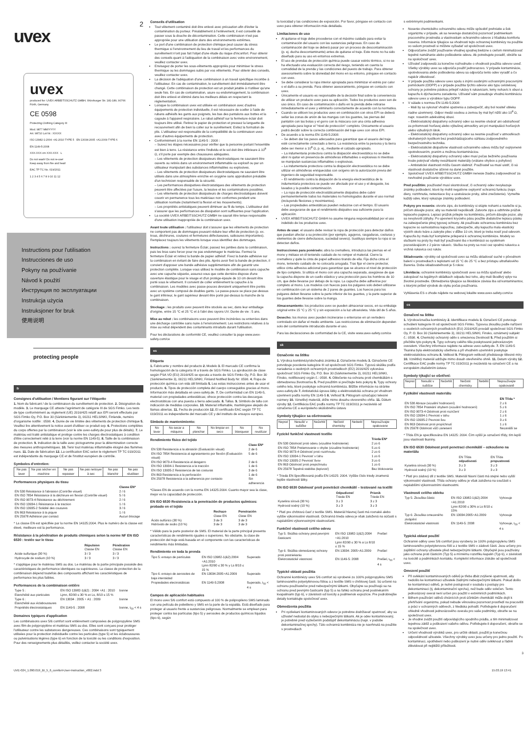uvex
2
uvex
produced for: UVEX ARBEITSSCHUTZ GMBH, Würzburger Str. 181-189, 90766 Fürth, Germany
CE 0598
Protecting Clothing Category III
Mod. 9877 MM/YYYY
Art. 98710 Lot Nr.: XXXXX
ISO 13982-1:2004 +A1:2010 TYPE 5 EN 13034:2005 +A1:2009 TYPE 6
EN 1149-5:2008
XXX-XXX cm XXX-XXX L
Do not wash! Do not re-use!
Keep away from fire and heat!
EAC TP TC No. 019/2011
1 2 3 4 5 6 7 8 9 10 11 12
Instructions pour l'utilisation
Instrucciones de uso
Pokyny na používanie
Návod k použití
Инструкция по эксплуатации
Instrukcja użycia
Instruksjoner for bruk
使用说明
protecting people
fr
Consignes d'utilisation / Mentions figurant sur l'étiquette
1. Nom du fabricant / de la combinaison du survêtement de protection. 2. Désignation du modèle. 3. Le marquage CE atteste l'agrément de catégorie III de SGS Fimko. Les tests de type conformément au règlement (UE) 2016/425 relatif aux EPI seront effectués par SGS Fimko Oy, P.O. Box 30 (Särkiniementie 3), 00211 HELSINKI, Finlande, numéro d'organisme notifié : 0598. 4. Durée de vie limitée des vêtements de protection chimique 5. Veuillez lire attentivement la notice avant d'utiliser ce produit svp. 6. Protections complètes du corps offertes par la combinaison (voir le site uvex-safety.de pour plus de détails). 7. Le matériau est traité antistatique et protège contre les charges électrostatiques à condition d'être correctement relié à la terre (voir la norme EN 1149-5). 8. Taille de la combinaison de protection. 9. Indication de la taille avec pictogramme pour la détermination correcte des mesures anthropométriques. 10. Tenir tout matériau inflammable éloigné des flammes nues. 11. Date de fabrication 12. La certification EAC selon le règlement TP TC 019/2011 est indépendante du marquage CE et de l'institut européen de contrôle.
Symboles d'entretien:
| Ne pas laver | Ne pas sécher en machine | Ne pas repasser | Ne pas nettoyer à sec | Ne pas blanchir | Ne pas réutiliser |
Performances physiques du tissu
| | Classe EN* |
| --- | --- |
| EN 530 Résistance à l'abrasion (Contrôle visuel) | 2 / 6 |
| EN ISO 7854 Résistance à la déchirure en flexion (Contrôle visuel) | 5 / 6 |
| EN ISO 9073-4 Résistance au déchirement | 2 / 6 |
| EN ISO 13934-1 Résistance à la traction | 1 / 6 |
| EN ISO 13935-2 Solidité des coutures | 3 / 6 |
| EN 863 Résistance à la piqure | 1 / 6 |
| EN 25978 Adhésion par contact | Aucun blocage |
* La classe EN est spécifiée par la norme EN 14325:2004. Plus le numéro de la classe est élevé, meilleure est la performance.
Résistance à la pénétration de produits chimiques selon la norme NF EN ISO 6530 : testée sur le tissu
| | Répulsion Classe EN | Pénétration Classe EN |
| --- | --- | --- |
| Acide sulfurique (30 %) | 3 / 3 | 3 / 3 |
| Hydroxyde de sodium (10 %) | 3 / 3 | 3 / 3 |
* s'applique pour le matériau SMS au dos. Le matériau de la partie principale possède des caractéristiques de performance identiques ou supérieures. La classe de protection de la combinaison dépend toutefois des composants affichant les caractéristiques de performance les plus faibles.
Performances de la combinaison entière
| Type 5 : Etanchéité aux particules | EN ISO 13982-1(&2) : 2004 +A1 : 2010 Ljmn, 82/90 ≤ 30 % et Ls, 8/10 ≤ 15 % | bonne |
| Type 6 : Etanchéité aux éclaboussures | EN 13034 : 2005 + A1 : 2009 | bonne |
| Propriétés électrostatiques | EN 1149-5 : 2008 | bonne, t<sub>50</sub> < 4 s |
Domaines typiques d'application
Les combinaisons uvex 5/6 comfort sont entièrement composées de polypropylène SMS avec film de polypropylène et matériau SMS au dos. Elles sont conçues pour protéger l'utilisateur contre les substances dangereuses. Ces combinaisons sont typiquement utilisées pour la protection individuelle contre les particules (type 5) et les éclaboussures ou pulvérisations légères (type 6) en fonction de la toxicité ou les conditions d'exposition. Pour des renseignements plus détaillés, veillez contacter la société uvex.
Conseils d'utilisation
Tout vêtement contaminé doit être enlevé avec précaution afin d'éviter la contamination du porteur. Préalablement à l'enlèvement, il est conseillé de passer sous la douche de décontamination. Cette combinaison n'est pas appropriée pour une utilisation dans des environnements extrêmes.
Le port d'une combinaison de protection chimique peut causer du stress thermique si l'environnement du lieu de travail et les performances du survêtement n'ont pas fait l'objet d'une étude du risque d'inconfort. Pour obtenir des conseils quant à l'adéquation de la combinaison avec votre environnement, veuillez contacter uvex.
Envisagez de porter les sous-vêtements appropriés pour minimiser le stress thermique ou les dommages subis par vos vêtements. Pour obtenir des conseils, veuillez contacter uvex.
La décision de l'adéquation d'une combinaison à un travail spécifique incombe à l'utilisateur. En cas de contamination, le survêtement doit immédiatement être changé. Cette combinaison de protection est un produit jetable à n'utiliser qu'une seule fois. En cas de contamination, usure ou endommagement, la combinaison doit être enlevé et éliminé dans les meilleurs délais en respectant la réglementation.
Lorsque la combinaison uvex est utilisée en combinaison avec d'autres équipements de protection individuelle, il est nécessaire de sceller à l'aide de rubans adhésifs les gants aux poignets, les bas des pantalons aux bottes et la cagoule à l'appareil respiratoire. Le rabat adhésif sur la fermeture éclair doit toujours être utilisé. Retirez le papier de protection et pressez la languette de recouvrement afin de bien la coller sur le survêtement. Evitez la formation de plis. L'utilisateur est responsable de la compatibilité de la combinaison uvex avec d'autres équipements de protection.
Conformément à la norme EN 1149-5 : 2008 :
– Suivez les étapes nécessaires pour vérifier que la personne portant l'ensemble est bien à terre. La résistance entre l'individu et le sol doit être inférieure à 10<sup>8</sup> Ω, s'il porte par exemple des chaussures adéquates.
– Les vêtements de protection dissipateurs électrostatiques ne sauraient être ouverts ou retirés dans un environnement inflammable ou explosif ou par un utilisateur manipulant des substances inflammables ou explosives.
– Les vêtements de protection dissipateurs électrostatiques ne sauraient être utilisés dans une atmosphère enrichie en oxygène sans approbation préalable d'un technicien responsable de la sécurité.
– Les performances dissipatives électrostatiques des vêtements de protection peuvent être affectées par l'usure, la lessive et les contaminations possibles.
– Les vêtements de protection dissipateurs de charges électrostatiques doivent couvrir en permanence tous les matériaux non conformes pendant une utilisation normale (notamment la flexion et les mouvements).
– Les propriétés antistatiques peuvent diminuer au fil du temps. L'utilisateur doit s'assurer que les performances de dissipation sont suffisantes pour l'application.
La société UVEX ARBEITSSCHUTZ GMBH ne saurait être tenue responsable d'une utilisation inappropriée de la combinaison uvex.
Avant toute utilisation : l'utilisateur doit s'assurer que les vêtements de protection ne comportent pas de dommages pouvant réduire leur effet de protection (p. ex. trous, déchirures, coutures et fermetures défectueuses, salissures importantes). Remplacez toujours les vêtements lorsque vous identifiez des dommages.
Instructions : ouvrez la fermeture Éclair, passez les jambes dans la combinaison, puis les bras sans forcer pour ne pas endommager le matériau. Fermez la fermeture Éclair et retirez la bande de papier adhésif. Fixez la bande adhésive sur la combinaison en évitant de faire des plis. Après avoir fixé la bande de protection, il convient d'apposer une bande adhésive supplémentaire afin de garantir une protection complète. Lorsque vous utilisez le modèle de combinaison sans capuche avec une capuche séparée, assurez-vous que cette dernière dispose d'une ouverture élastique pour le visage et d'un protège-épaule de 10 cm devant être porté sous le vêtement. Il convient de coller entièrement la capuche à la combinaison. Les modèles avec passe-pouces devraient uniquement être portés avec un système composé de doubles gants. Le passe-pouce se place par-dessus le gant inférieur, le gant supérieur devant être porté par-dessus la manche de la combinaison.
Stockage : les produits uvex peuvent être stockés au sec, dans leur emballage d'origine, entre 15 °C et 25 °C et à l'abri des rayons UV. Durée de vie : 5 ans.
Mise au rebut : les combinaisons uvex peuvent être incinérées ou enterrées dans une décharge contrôlée sans nuire à l'environnement. Les restrictions relatives à la mise au rebut dépendent des contaminants introduits durant l'utilisation.
Pour les déclarations de conformité CE, veuillez consulter la page www.uvex-safety.com/ce
es
Etiqueta
1. Fabricante y nombre del producto 2. Modelo 3. El marcado CE confirma la homologación de la categoría III a través de SGS Fimko. La aprobación de clase según PSA VO (EU) 2016/425 se ejecuta a través de SGS Fimko Oy, P.O. Box 30 (Särkiniementie 3), 00211 HELSINKI, Finland Notified Body Nr: 0598. 4. Ropa de protección química con vida útil limitada 5. Lea estas instrucciones antes de usar el producto. 6. Tipos de protección completa del cuerpo conseguidos gracias al mono. Información más detallada en uvex-safety.de. 7. De conformidad con EN 1149-5, material con propiedades antiestáticas; ofrece protección contra las descargas electrostáticas con una puesta a tierra adecuada. 8. Tallas. 9. Símbolo de talla con indicación de medidas corporales. 10. Material inflamable, manténgase alejado de llamas abiertas. 11. Fecha de producción 12. El certificado EAC según TP TC 019/2011 es independiente del marcado CE y del instituto de ensayos europeo.
Símbolo de mantenimiento:
| No lavar | No secar a máquina | No planchar | No limpiar en seco | No blanquear | No reutilizar |
Rendimiento físico del tejido
| | Clase EN* |
| --- | --- |
| EN 530 Resistencia a la abrasión (Evaluación visual) | 2 de 6 |
| EN ISO 7854 Resistencia al agrietamiento por flexión (Evaluación visual) | 5 de 6 |
| EN ISO 9073-4 Resistencia al desgarro | 2 de 6 |
| EN ISO 13934-1 Resistencia a la tracción | 1 de 6 |
| EN ISO 13935-2 Resistencia de las costuras | 3 de 6 |
| EN 863 Resistencia a la perforación | 1 de 6 |
| EN 25978 Resistencia a la adherencia por contacto | Sin adherencia |
*Clases EN de acuerdo con la norma EN 14325:2004. Cuanto mayor sea la clase, mejor es la capacidad de protección.
EN ISO 6530 Resistencia a la penetración de productos químicos: probado en el tejido
| | Rechazo Clase EN | Penetración Clase EN |
| --- | --- | --- |
| Ácido sulfúrico (30 %) | 3 de 3 | 3 de 3 |
| Hidróxido de sodio (10 %) | 3 de 3 | 3 de 3 |
* Válido para la parte posterior de SMS. El material de la parte principal presenta características de rendimiento iguales o superiores. No obstante, la clase de protección del traje está basada en el componente con las características de rendimiento más limitadas.
Rendimiento en toda la prenda
| Tipo 5: ensayo de partículas | EN ISO 13982-1(&2):2004 +A1:2010 Ljmn 82/90 ≤ 30 % y Ls 8/10 ≤ 15 % | Superado |
| Tipo 6: ensayo de aerosoles de baja intensidad | EN 13034:2005+A1:2009 | Superado |
| Propiedades electrostáticas | EN 1149-5:2008 | Superado, t<sub>50</sub> < 4 s |
Campos de aplicación habituales
El mono uvex 5/6 comfort está compuesto al 100 % de polipropileno SMS laminado con una película de polietileno y SMS en la parte de la espalda. Está diseñado para proteger al usuario frente a sustancias peligrosas. Normalmente se emplean para proteger contra las partículas (tipo 5) y aerosoles de productos químicos líquidos (tipo 6), según
la toxicidad y las condiciones de exposición. Por favor, póngase en contacto con uvex para obtener información más detallada.
Limitaciones de uso
Al quitarse el traje debe procederse con el máximo cuidado para evitar la contaminación del usuario con las sustancias peligrosas. En caso de contaminación del traje se deberá pasar por un proceso de descontaminación (p. ej. ducha descontaminante) antes de quitarse el traje. Este mono no ha sido diseñado para su uso en entornos extremos.
El uso de prendas de protección química puede causar estrés térmico, si no se ha efectuado una evaluación correcta del riesgo, teniendo en cuenta la comodidad de la prenda y las condiciones del puesto de trabajo. Para obtener asesoramiento sobre la idoneidad del mono en su entorno, póngase en contacto con uvex.
Se debe considerar la ropa interior apropiada para minimizar el estrés por calor o el daño a su prenda. Para obtener asesoramiento, póngase en contacto con uvex.
Únicamente el usuario es responsable de la decisión final sobre la conveniencia de utilizar un producto uvex para su aplicación. Todos los productos uvex son de uso único. En caso de contaminación o daño en la prenda debe retirarse inmediatamente el uvex y eliminarlo correctamente de acuerdo con la normativa.
Cuando se utilicen los productos uvex en combinación con otros EPI se deberá sellar las zonas de unión de las mangas con los guantes, las piernas del pantalón con las botas y el gorro con la máscara con una cinta adhesiva apropiada para lograr el "nivel de protección" completo. Únicamente el usuario podrá decidir sobre la correcta combinación del traje uvex con otros EPI.
De acuerdo a la norma EN 1149-5:2008:
– Se deben dar los pasos adecuados para garantizar que el usuario del traje esté correctamente conectado a tierra. La resistencia entre la persona y la tierra debe ser menor a 10<sup>8</sup> Ω, p. ej., mediante el calzado apropiado.
– La indumentaria protectora contra la disipación electroestática no se debe abrir ni quitar en presencia de atmósferas inflamables o explosivas ni mientras se manipulan sustancias inflamables o explosivas.
– La indumentaria protectora contra la disipación electroestática no se debe utilizar en atmósferas enriquecidas con oxígeno sin la autorización previa del ingeniero de seguridad responsable.
– El rendimiento contra la disipación de la energía electroestática de la indumentaria protectora se puede ver afectado por el uso y el desgaste, los lavados y la posible contaminación.
– La ropa de protección electrostáticamente disipativa debe cubrir permanentemente todos los materiales no homologados durante el uso normal (incluyendo flexiones y movimientos).
– Las propiedades antiestáticas pueden reducirse con el tiempo. El usuario debe asegurarse de que el rendimiento disipativo sea suficiente para la aplicación.
UVEX ARBEITSSCHUTZ GmbH no asume ninguna responsabilidad por el uso indebido de los productos uvex.
Antes de usar: el usuario debe revisar la ropa de protección para detectar daños que puedan afectar a su protección (por ejemplo, agujeros, rasgaduras, costuras y elementos de cierre defectuosos, suciedad severa). Sustituya siempre la ropa si se detectan daños.
Instrucciones para ponérselo: abra la cremallera, introduzca las piernas en el mono y métase en él teniendo cuidado de no romper el material. Cierre la cremallera y quite la cinta de papel adhesivo tirando de ella. Fija dicha cinta el mono, teniendo cuidado de no colocarla arrugada. Tras fijar el cierre protector, utilice cinta adhesiva adicional para garantizar que se alcance el nivel de protección de tipo completo. Si utiliza el mono con una capucha separada, asegúrese de que la capucha dispone de un cuello elástico y una protección para los hombros de 10 cm, que debe llevarse por debajo de la ropa. La capucha debe adherirse por completo al mono. Los modelos con huecos para los pulgares solo deben utilizarse en combinación con un sistema de 2 pares de guantes. Los huecos para los pulgares deben llevarse sobre la parte inferior de los guantes, y la parte superior de los guantes debe llevarse sobre la manga.
Almacenamiento: los productos uvex se pueden almacenar secos, en su embalaje original entre 15 °C y 25 °C y sin exposición a la luz ultravioleta. Vida útil de 5 años.
Desecho: los monos uvex pueden incinerarse o enterrarse en un vertedero controlado sin dañar el medio ambiente. Las restricciones de eliminación dependen solo del contaminante introducido durante el uso.
Para las declaraciones de conformidad de la CE, visite www.uvex-safety.com/ce
sk
Označenie na štítku
1. Výrobca kombinézy/obchodná známka 2. Označenie modelu 3. Označenie CE potvrdzuje povolenie kategórie III od spoločnosti SGS Fimko. Typovú skúšku podľa nariadenia o osobných ochranných prostriedkoch (EÚ) 2016/425 vykonáva spoločnosť SGS Fimko Oy, P.O. Box 30 (Särkiniementie 3), 00211 HELSINKI, Fínsko, notifikovaný orgán č.: 0598. 4. Oblečenie na ochranu proti chemikáliám s obmedzenou životnosťou 5. Pred použitím si prečítajte tieto pokyny 6. Typy ochrany celého tela, ktoré poskytuje ochranná kombinéza. Bližšie informácie na stránke uvex-safety.de 7. Antistatická úprava látky a elektrostatická ochrana pri vhodnom uzemnení podľa normy EN 1149-5 8. Veľkosť 9. Piktogram označujúci telesné rozmery 10. Vznetlivý materiál, držte mimo dosahu otvoreného ohňa. 11. Dátum výroby 12. Certifikácia EAC podľa normy TP TC 019/2011 je nezávislá od označenia CE a európskeho skúšobného ústavu
Symboly týkajúce sa ošetrovania:
| Neprať | Nesušiť v sušičke | Nežehliť | Nečistiť chemicky | Nebieliť | Nepoužívajte opakovane |
Fyzické funkčné vlastnosti textílie
| | Trieda EN* |
| --- | --- |
| EN 530 Odolnosť proti oderu (vizuálne hodnotenie) | 2 zo 6 |
| EN ISO 7854 Prelamovanie v ohybe (vizuálne hodnotenie) | 5 zo 6 |
| EN ISO 9073-4 Odolnosť proti roztrhnutiu | 2 zo 6 |
| EN ISO 13934-1 Pevnosť v ťahu | 1 zo 6 |
| EN ISO 13935-2 Pevnosť švov | 3 zo 6 |
| EN 863 Odolnosť proti prepichnutiu | 1 zo 6 |
| EN 25978 Tepelná stabilita (lepivosť) | Bez blokovania |
* Trieda EN špecifikovaná podľa EN 14325: 2004. Vyššie číslo triedy znamená lepšie vlastnosti látky.
EN ISO 6530 Odolnosť proti penetrácii chemikálií – testované na textílii
| | Odpudivosť Trieda EN | Prienik Trieda EN |
| --- | --- | --- |
| Kyselina sírová (30 %) | 3 z 3 | 3 z 3 |
| Hydroxid sodný (10 %) | 3 z 3 | 3 z 3 |
* Platí pre chrbtovú časť z textílie SMS. Materiál hlavnej časti má rovnaké alebo vyššie výkonnostné vlastnosti. Ochranná trieda odevu je však založená na súčasti s najslabšími výkonnostnými vlastnosťami.
Funkčné vlastnosti celého odevu
| Typ 5: Skúška ochrany pred pevnými časticami | EN ISO 13982-1(&2):2004 +A1:2010 Ljmn 82/90 ≤ 30 % a Ls 8/10 ≤ 15 % | Prešiel |
| Typ 6: Skúška obmedzenej ochrany proti postriekaniu | EN 13034: 2005+A1:2009 | Prešiel |
| Elektrostatické vlastnosti | EN 1149-5: 2008 | Prešiel, t<sub>50</sub> < 4 s |
Typické oblasti použitia
Ochranné kombinézy uvex 5/6 comfort sú vyrobené zo 100% polypropylénu SMS laminovaného polyetylénovou fóliou a z textílie SMS v chrbtovej časti. Sú určené na ochranu používateľov pred nebezpečnými látkami. Obyčajne sa používajú sa na ochranu pred pevnými časticami (typ 5) a na ľahkú ochranu pred postriekaním kvapalinami (typ 6), v závislosti od toxicity a podmienok expozície. Pre podrobnejšie detaily kontaktujte spoločnosť uvex.
Obmedzenia použitia
Pri vyzliekaní kontaminovaných odevov je potrebne dodržiavať opatrnosť, aby sa užívateľ nedostal do styku s nebezpečnými látkami. Ak je odev kontaminovaný, je potrebné pred vyzlečením podstúpiť dekontamináciu (napr. v podobe dekontaminačnej sprchy). Táto ochranná kombinéza nie je navrhnutá na použitie v prostrediach
s extrémnymi podmienkami.
Nosenie chemického ochranného odevu môže spôsobiť prehriatie a šok organizmu v prípade, ak sa nevenuje dostatočná pozornosť podmienkam pracovného prostredia a vlastnostiam ochranného odevov z hľadiska komfortu nosenia. Informácie týkajúce sa vhodnosti tejto ochrannej kombinézy na použitie vo vašom prostredí si môžete vyžiadať od spoločnosti uvex.
Odporúčame zvážiť používanie vhodnej spodnej bielizne s cieľom minimalizovať tepelné namáhanie alebo poškodenie odevu. Ak potrebujete poradiť, obráťte sa na spoločnosť uvex.
Užívateľ zodpovedá za konečne rozhodnutie o vhodnosti použitia odevov uveď. Všetky výrobky uvex sa odporúča použiť jednorazovo. V prípade kontaminácie, opotrebovania alebo poškodenia odevu sa odporúča tento odev vyradiť a čo najskôr zlikvidovať.
V prípade použitia odevov uvex spolu s inými osobnými ochrannými pracovnými pomôckami (OOPP) a v prípade použitia týchto odevov ako typu celotelovej ochrany je potrebne páskou prilepiť rukávy k rukaviciam, lemy nohavíc k obuvi a kapucňu k dýchaciemu zariadeniu. Užívateľ sám posudzuje vhodnú kombináciu odevov uvex a výrobkov typu OOPP.
V súlade s normou EN 1149-5:2008:
– Mali by sa vykonať vhodné opatrenia a zabezpečiť, aby bol nositeľ obleku riadne uzemnený. Odpor medzi osobou a zemou by mal byť nižší ako 10<sup>8</sup> Ω, napr. nosením adekvátnej obuvi.
– Elektrostatický disipatívny ochranný odev sa nesmie otvárať ani odstraňovať za prítomnosti horľavej alebo výbušnej atmosféry ani pri manipulácii horľavých alebo výbušných látok.
– Elektrostatický disipatívny ochranný odev sa nesmie používať v atmosférach obohatených kyslíkom bez predchádzajúceho súhlasu zodpovedného bezpečnostného technika.
– Elektrostatické disipatívne vlastnosti ochranného odevu môžu byť ovplyvnené opotrebovaním, praním a možnou kontamináciou.
– Elektrostatický disipatívny ochranný odev musí počas bežného používania trvale pokrývať všetky nesúhlasné materiály (vrátane ohybov a pohybov)
– Antistatické vlastnosti môžu časom slabnúť. Používateľ sa musí uistiť, či sú vlastnosti dostatočne účinné na dané použitie.
Spoločnosť UVEX ARBEITSSCHUTZ GMBH nenesie žiadnu zodpovednosť za nevhodné používanie výrobkov uvex.
Pred použitím: používateľ musí skontrolovať, či ochranný odev nevykazuje známky poškodení, ktoré by mohli negatívne ovplyvniť ochrannú funkciu (napr. diery, roztrhnutia, netesniace švy a uzatváracie prvky, silné znečistenie). Vymeňte každý odev, ktorý vykazuje známky poškodení.
Pokyny pre nosenie: otvorte zips, do kombinézy si stúpte nohami a navlečte si ju, pričom dávajte pozor, aby sa materiál nepoškodil. Zatvorte zips a odtrhnite prúžok lepiaceho papiera. Lepiaci prúžok prilepte na kombinézu, pričom dávajte pozor, aby sa nevytvorili záhyby. Po upevnení krycieho pásu použite dodatočne lepiacu pásku na zabezpečenie plnej typovej ochrany. Ak používate ochrannou kombinézu bez kapucne so samostatnou kapucňou, zabezpečte, aby kapucňa mala elastický výstrih okolo tváre a zakrytie pliec v dĺžke 10 cm, ktoré je treba nosiť pod odevom. Kapucňa by mala byť kompletne prilepená k ochrannej kombinéze. Modely so slučkami na prsty by mali byť používané iba v kombinácii so systémom pozostávajúcim z 2 párov rukavíc. Slučka na prsty sa nosí cez spodnú rukavicu a vrchná rukavica cez rukáv.
Skladovanie: výrobky od spoločnosti uvex sa môžu skladovať suché v pôvodnom balení v prostrediach s teplotami od 15 °C do 25 °C a bez prístupu ultrafialového žiarenia. Doba skladovateľnosti je 5 rokov.
Likvidácia: ochranné kombinézy spoločnosti uvex sa môžu spaľovať alebo zakopávať na legálnych skládkach odpadu bez toho, aby mali škodlivý vplyv na životné prostredie. Obmedzenia týkajúce sa likvidácie závisia iba od kontaminantov, s ktorými prišiel výrobok do styku počas používania.
Vyhlásenia ES o zhode nájdete na webovej lokalite www.uvex-safety.com/ce
cs
Označení na štítku
1. Výrobce/značka kombinézy 2. Identifikace modelu 3. Označení CE potvrzuje schválení kategorie III od společnosti SGS Fimko. Typovou zkoušku podle nařízení o osobních ochranných prostředcích (EU) 2016/425 provádí společnost SGS Fimko Oy, P. O. Box 30 (Särkiniementie 3), 00211 HELSINKI, Finsko, oznámený subjekt č.: 0598. 4. Chemický ochranný oděv s omezenou životností 5. Před použitím si přečtěte tyto pokyny 6. Typy ochrany celého těla poskytované jednorázovým overalem. Všechny informace najdete na adrese uvex-safety.de. 7. EN 1149-5 Tkanina byla elektrostaticky ošetřena a při vhodném uzemnění poskytuje elektrostatickou ochranu 8. Velikost 9. Piktogram velikostí představuje tělesné míry 10. Vznětlivý materiál udržujte mimo dosah otevřeného ohně. 11. Datum výroby 12. Certifikace EAC podle normy TP TC 019/2011 je nezávislá na označení CE a na evropském zkušebním ústavu
Symboly týkající se ošetření:
| Neprat | Nesušit v sušičce | Nežehlit | Nečistit chemicky | Nebělit | Nepoužívejte opakovaně |
Fyzikální vlastnosti materiálu
| | EN Třída * |
| --- | --- |
| EN 530 Abraze (vizuální hodnocení) | 2 z 6 |
| EN ISO 7854 Praskání ohybem (vizuální hodnocení) | 5 z 6 |
| EN ISO 9073-4 Odolnost proti roztržení | 2 z 6 |
| EN ISO 13934-1 Pevnost v tahu | 1 z 6 |
| EN ISO 13935-2 Pevnost švu | 3 z 6 |
| EN 863 Odolnost proti propíchnutí | 1 z 6 |
| EN 25978 Odolnost vůči zanesení | Nezanáší se |
* Třída EN je specifikována EN 14325: 2004. Čím vyšší je označení třídy, tím lepší jsou vlastnosti tkaniny.
EN ISO 6530 Odolnost proti penetraci chemikálií – ozkoušeno na materiálu
| | EN Třída odpudivosti | EN Třída propustnosti |
| --- | --- | --- |
| Kyselina sírová (30 %) | 3 z 3 | 3 z 3 |
| Hydroxid sodný (10 %) | 3 z 3 | 3 z 3 |
* Platí pro zádový díl z textilie SMS. Materiál hlavní části má stejné nebo vyšší výkonnostní vlastnosti. Třída ochrany oděvu je však založena na součásti s nejslabšími výkonnostními vlastnostmi.
Vlastnosti celého obleku
| Typ 5: Zkouška částic | EN ISO 13982-1(&2):2004 +A1:2010 Ljmn 82/90 ≤ 30% a Ls 8/10 ≤ 15% | Vyhovuje |
| Typ 6: Zkouška omezeného zkrápění | EN 13034:2005+A1:2009 | Vyhovuje |
| Elektrostatické vlastnosti | EN 1149-5: 2008 | Vyhovuje, t<sub>50</sub> < 4 s |
Typická oblast použití
Ochranné oděvy uvex 5/6 comfort jsou vyrobeny ze 100% polypropylenu SMS laminovaného polyetylenovou fólií a z textilie SMS v zádové části. Jsou určeny pro zajištění ochrany uživatele před nebezpečnými látkami. Obyčejně jsou používány jako ochrana proti částicím (Typ 5) a mírnému rozstřiku kapalin (Typ 6), v závislosti na toxicitě a podmínkách kontaktu. Kompletní informace získáte od společnosti uvex.
Omezení použití
Při svlékání kontaminovaných oděvů je třeba dbát zvýšené opatrnosti, aby nedošlo ke kontaminaci uživatele žádnými nebezpečnými látkami. Pokud došlo ke kontaminaci oděvů, je nutné postupovat v souladu s postupy pro dekontaminaci (tj. dekontaminační sprcha), než bude oděv svlečen. Tento jednorázový overal není určen pro použití v extrémních podmínkách.
Během používání oděvů chránících proti účinkům chemikálií může dojít k přehřívání organizmu, pokud nebude věnována pozornost prostředí na pracovišti a práci v ochranných oděvech, z hlediska pohodlí. Potřebujete-li doporučení ohledně vhodnosti jednorázového overalu pro vaše podmínky, obraťte se na společnost uvex.
Je vhodné zvážit použití odpovídajícího spodního prádla, a tím minimalizovat tepelnou zátěž a poškození vašeho oděvu. Potřebujete-li doporučení, obraťte se na společnost uvex.
Určení vhodnosti výrobků uvex, pro určité oblasti, použití je konečnou odpovědností uživatele. Všechny výrobky uvex jsou určeny pro jedno použití. Po kontaminaci, opotřebení nebo poškození je nutné oděv svléknout a řádně zlikvidovat při nejbližší příležitosti.
3
UVE-024_1.090.019_BI_5_6_comfort-User-Instruction_v002.indd 3 15.03.19 13:41